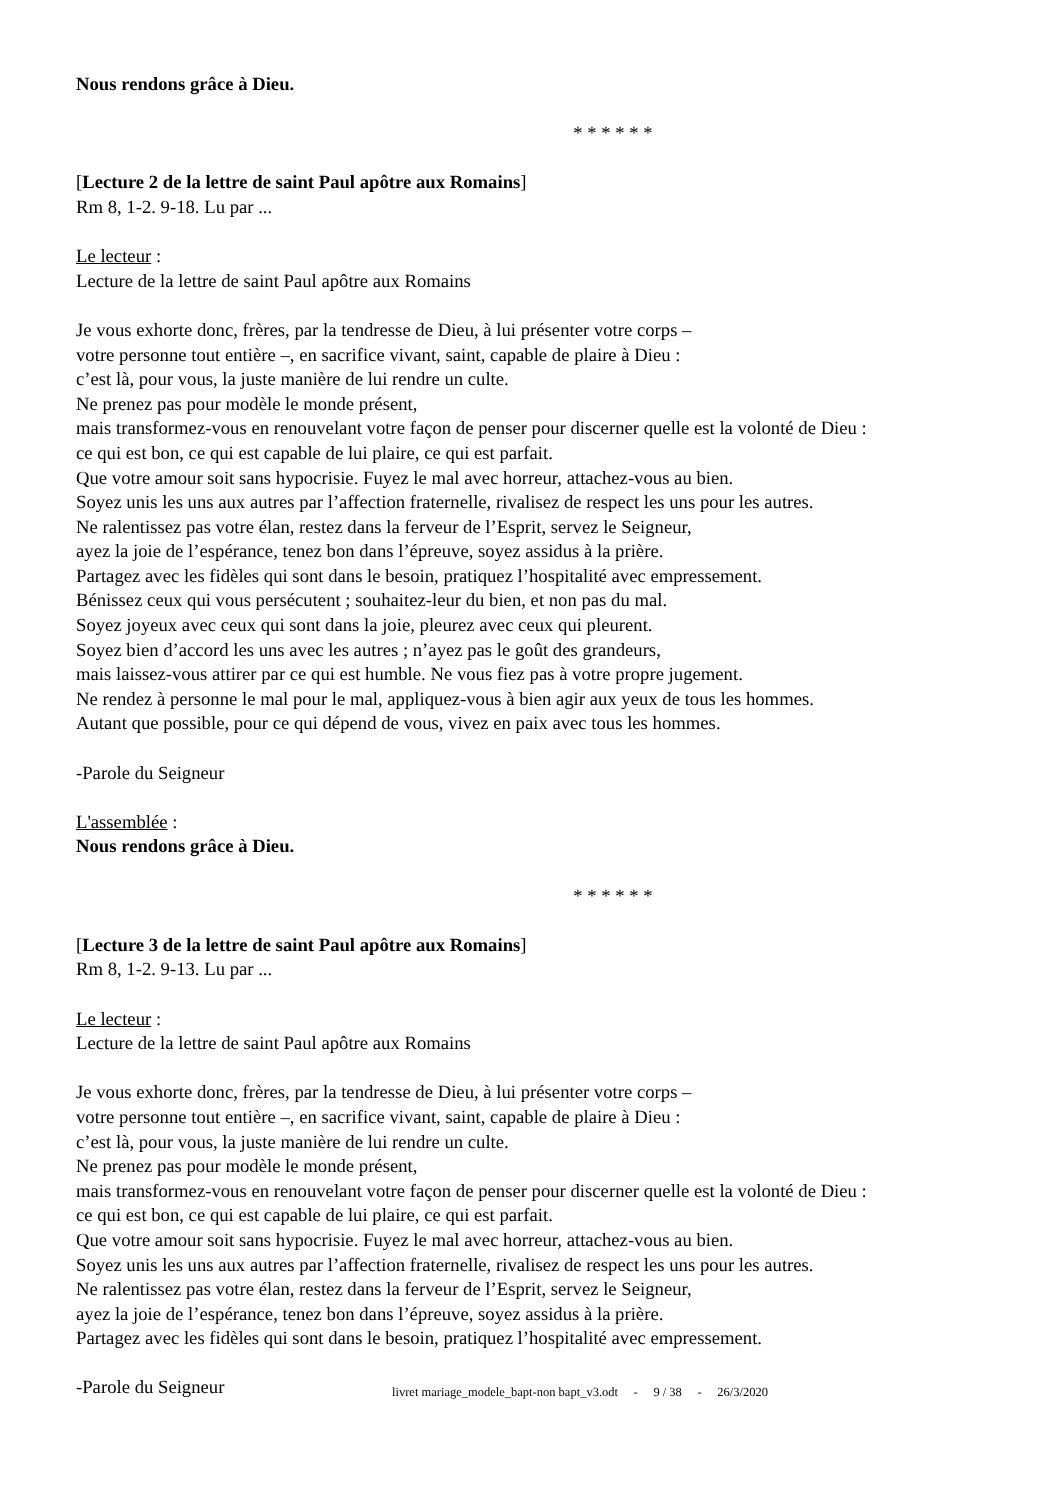Nous rendons grâce à Dieu.
* * * * * *
[Lecture 2 de la lettre de saint Paul apôtre aux Romains]
Rm 8, 1-2. 9-18. Lu par ...
Le lecteur :
Lecture de la lettre de saint Paul apôtre aux Romains
Je vous exhorte donc, frères, par la tendresse de Dieu, à lui présenter votre corps –
votre personne tout entière –, en sacrifice vivant, saint, capable de plaire à Dieu :
c’est là, pour vous, la juste manière de lui rendre un culte.
Ne prenez pas pour modèle le monde présent,
mais transformez-vous en renouvelant votre façon de penser pour discerner quelle est la volonté de Dieu :
ce qui est bon, ce qui est capable de lui plaire, ce qui est parfait.
Que votre amour soit sans hypocrisie. Fuyez le mal avec horreur, attachez-vous au bien.
Soyez unis les uns aux autres par l’affection fraternelle, rivalisez de respect les uns pour les autres.
Ne ralentissez pas votre élan, restez dans la ferveur de l’Esprit, servez le Seigneur,
ayez la joie de l’espérance, tenez bon dans l’épreuve, soyez assidus à la prière.
Partagez avec les fidèles qui sont dans le besoin, pratiquez l’hospitalité avec empressement.
Bénissez ceux qui vous persécutent ; souhaitez-leur du bien, et non pas du mal.
Soyez joyeux avec ceux qui sont dans la joie, pleurez avec ceux qui pleurent.
Soyez bien d’accord les uns avec les autres ; n’ayez pas le goût des grandeurs,
mais laissez-vous attirer par ce qui est humble. Ne vous fiez pas à votre propre jugement.
Ne rendez à personne le mal pour le mal, appliquez-vous à bien agir aux yeux de tous les hommes.
Autant que possible, pour ce qui dépend de vous, vivez en paix avec tous les hommes.
-Parole du Seigneur
L'assemblée :
Nous rendons grâce à Dieu.
* * * * * *
[Lecture 3 de la lettre de saint Paul apôtre aux Romains]
Rm 8, 1-2. 9-13. Lu par ...
Le lecteur :
Lecture de la lettre de saint Paul apôtre aux Romains
Je vous exhorte donc, frères, par la tendresse de Dieu, à lui présenter votre corps –
votre personne tout entière –, en sacrifice vivant, saint, capable de plaire à Dieu :
c’est là, pour vous, la juste manière de lui rendre un culte.
Ne prenez pas pour modèle le monde présent,
mais transformez-vous en renouvelant votre façon de penser pour discerner quelle est la volonté de Dieu :
ce qui est bon, ce qui est capable de lui plaire, ce qui est parfait.
Que votre amour soit sans hypocrisie. Fuyez le mal avec horreur, attachez-vous au bien.
Soyez unis les uns aux autres par l’affection fraternelle, rivalisez de respect les uns pour les autres.
Ne ralentissez pas votre élan, restez dans la ferveur de l’Esprit, servez le Seigneur,
ayez la joie de l’espérance, tenez bon dans l’épreuve, soyez assidus à la prière.
Partagez avec les fidèles qui sont dans le besoin, pratiquez l’hospitalité avec empressement.
-Parole du Seigneur
livret mariage_modele_bapt-non bapt_v3.odt - 9 / 38 - 26/3/2020